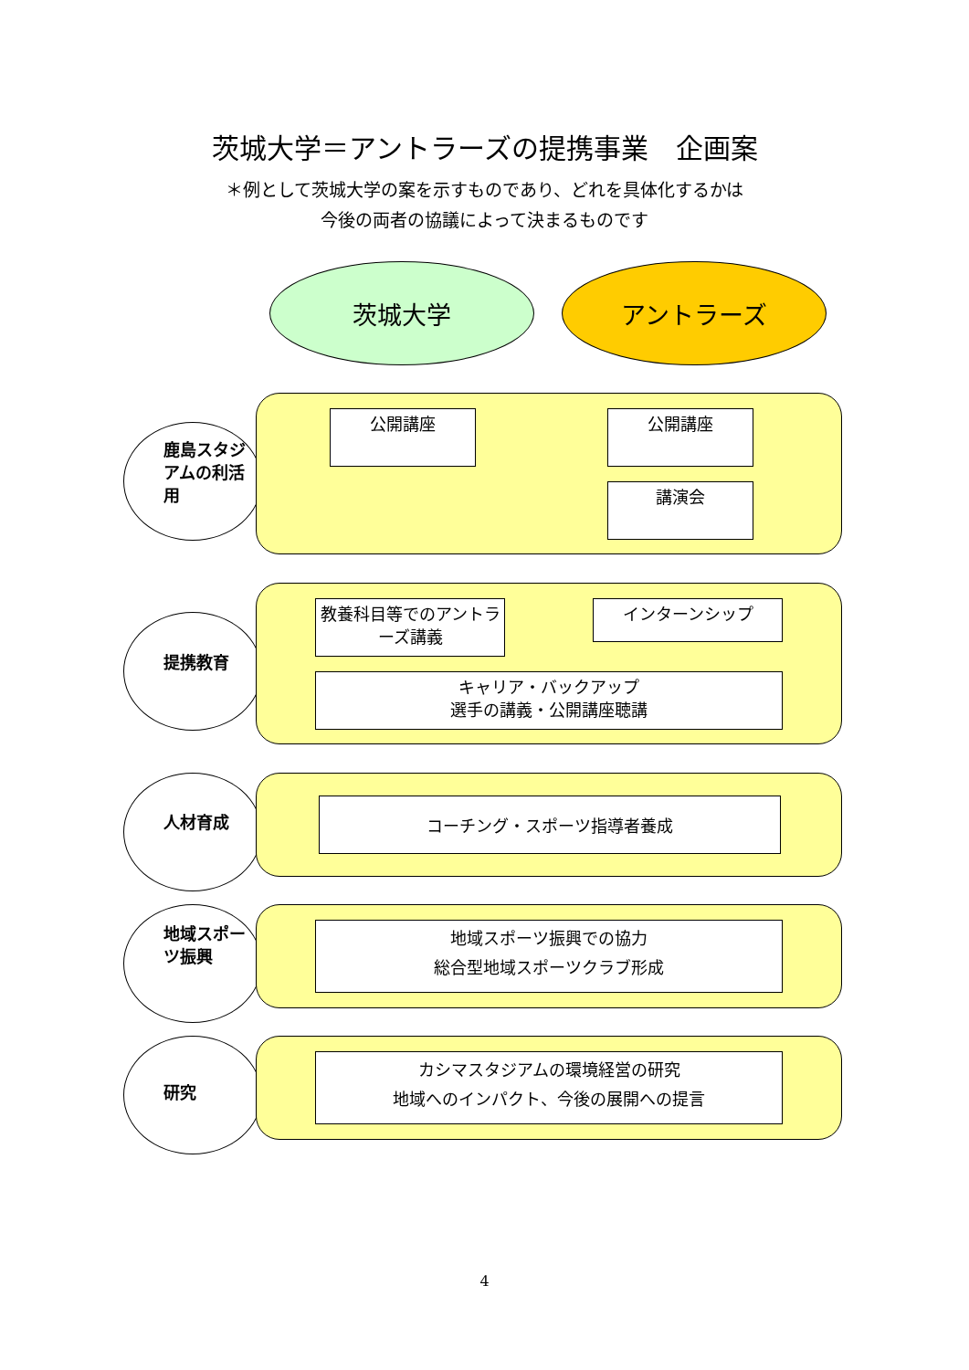茨城大学＝アントラーズの提携事業　企画案
＊例として茨城大学の案を示すものであり、どれを具体化するかは
今後の両者の協議によって決まるものです
茨城大学 アントラーズ
鹿島スタジアムの利活用
公開講座 公開講座
講演会
提携教育
教養科目等でのアントラーズ講義
インターンシップ
キャリア・バックアップ
選手の講義・公開講座聴講
人材育成
コーチング・スポーツ指導者養成
地域スポーツ振興
地域スポーツ振興での協力
総合型地域スポーツクラブ形成
研究
カシマスタジアムの環境経営の研究
地域へのインパクト、今後の展開への提言
4